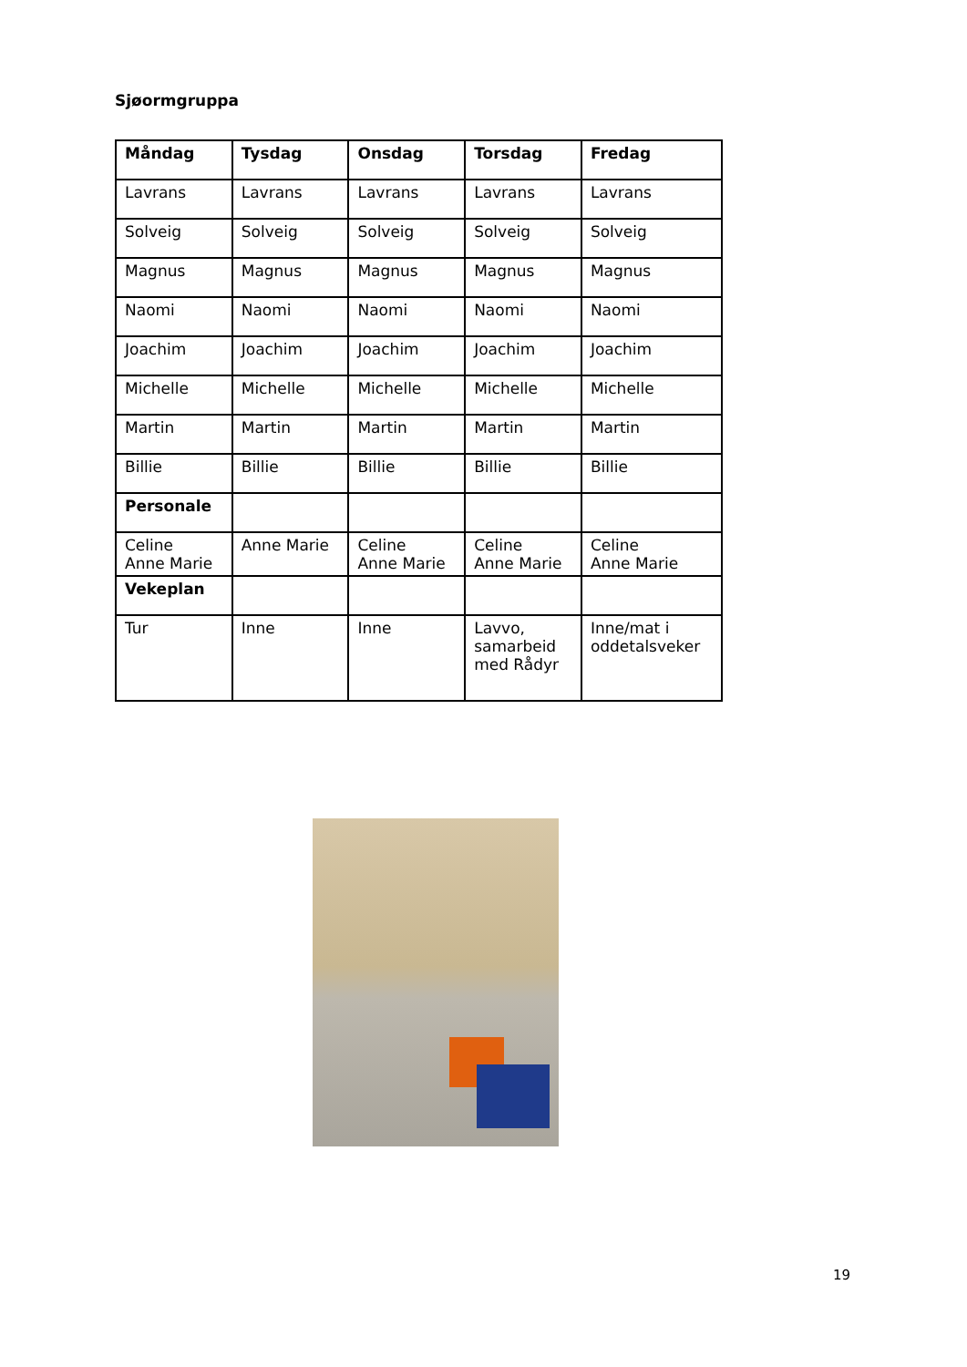Sjøormgruppa
| Måndag | Tysdag | Onsdag | Torsdag | Fredag |
| --- | --- | --- | --- | --- |
| Lavrans | Lavrans | Lavrans | Lavrans | Lavrans |
| Solveig | Solveig | Solveig | Solveig | Solveig |
| Magnus | Magnus | Magnus | Magnus | Magnus |
| Naomi | Naomi | Naomi | Naomi | Naomi |
| Joachim | Joachim | Joachim | Joachim | Joachim |
| Michelle | Michelle | Michelle | Michelle | Michelle |
| Martin | Martin | Martin | Martin | Martin |
| Billie | Billie | Billie | Billie | Billie |
| Personale | | | | |
| Celine Anne Marie | Anne Marie | Celine Anne Marie | Celine Anne Marie | Celine Anne Marie |
| Vekeplan | | | | |
| Tur | Inne | Inne | Lavvo, samarbeid med Rådyr | Inne/mat i oddetalsveker |
19